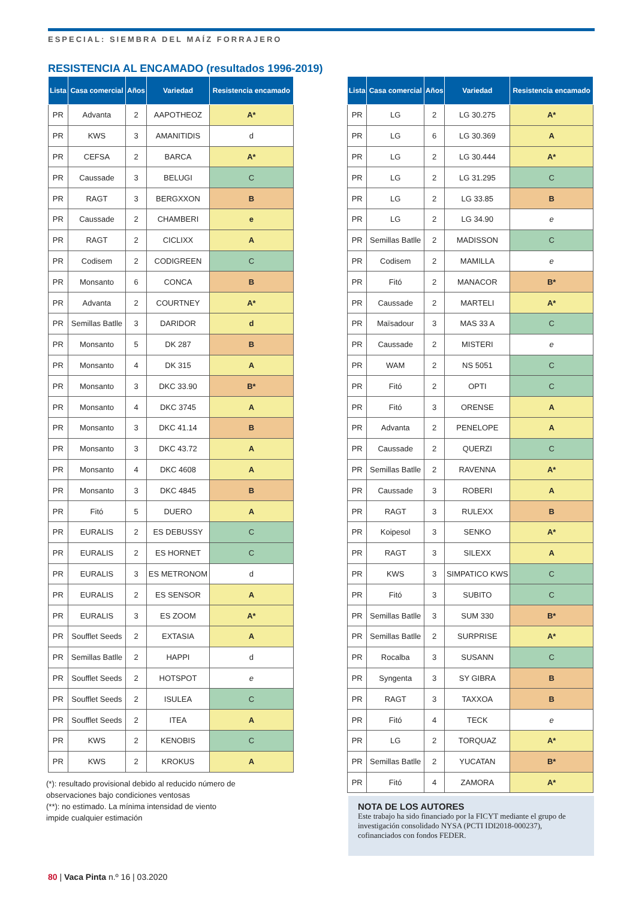ESPECIAL: SIEMBRA DEL MAÍZ FORRAJERO
RESISTENCIA AL ENCAMADO (resultados 1996-2019)
| Lista | Casa comercial | Años | Variedad | Resistencia encamado |
| --- | --- | --- | --- | --- |
| PR | Advanta | 2 | AAPOTHEOZ | A* |
| PR | KWS | 3 | AMANITIDIS | d |
| PR | CEFSA | 2 | BARCA | A* |
| PR | Caussade | 3 | BELUGI | C |
| PR | RAGT | 3 | BERGXXON | B |
| PR | Caussade | 2 | CHAMBERI | e |
| PR | RAGT | 2 | CICLIXX | A |
| PR | Codisem | 2 | CODIGREEN | C |
| PR | Monsanto | 6 | CONCA | B |
| PR | Advanta | 2 | COURTNEY | A* |
| PR | Semillas Batlle | 3 | DARIDOR | d |
| PR | Monsanto | 5 | DK 287 | B |
| PR | Monsanto | 4 | DK 315 | A |
| PR | Monsanto | 3 | DKC 33.90 | B* |
| PR | Monsanto | 4 | DKC 3745 | A |
| PR | Monsanto | 3 | DKC 41.14 | B |
| PR | Monsanto | 3 | DKC 43.72 | A |
| PR | Monsanto | 4 | DKC 4608 | A |
| PR | Monsanto | 3 | DKC 4845 | B |
| PR | Fitó | 5 | DUERO | A |
| PR | EURALIS | 2 | ES DEBUSSY | C |
| PR | EURALIS | 2 | ES HORNET | C |
| PR | EURALIS | 3 | ES METRONOM | d |
| PR | EURALIS | 2 | ES SENSOR | A |
| PR | EURALIS | 3 | ES ZOOM | A* |
| PR | Soufflet Seeds | 2 | EXTASIA | A |
| PR | Semillas Batlle | 2 | HAPPI | d |
| PR | Soufflet Seeds | 2 | HOTSPOT | e |
| PR | Soufflet Seeds | 2 | ISULEA | C |
| PR | Soufflet Seeds | 2 | ITEA | A |
| PR | KWS | 2 | KENOBIS | C |
| PR | KWS | 2 | KROKUS | A |
| Lista | Casa comercial | Años | Variedad | Resistencia encamado |
| --- | --- | --- | --- | --- |
| PR | LG | 2 | LG 30.275 | A* |
| PR | LG | 6 | LG 30.369 | A |
| PR | LG | 2 | LG 30.444 | A* |
| PR | LG | 2 | LG 31.295 | C |
| PR | LG | 2 | LG 33.85 | B |
| PR | LG | 2 | LG 34.90 | e |
| PR | Semillas Batlle | 2 | MADISSON | C |
| PR | Codisem | 2 | MAMILLA | e |
| PR | Fitó | 2 | MANACOR | B* |
| PR | Caussade | 2 | MARTELI | A* |
| PR | Maïsadour | 3 | MAS 33 A | C |
| PR | Caussade | 2 | MISTERI | e |
| PR | WAM | 2 | NS 5051 | C |
| PR | Fitó | 2 | OPTI | C |
| PR | Fitó | 3 | ORENSE | A |
| PR | Advanta | 2 | PENELOPE | A |
| PR | Caussade | 2 | QUERZI | C |
| PR | Semillas Batlle | 2 | RAVENNA | A* |
| PR | Caussade | 3 | ROBERI | A |
| PR | RAGT | 3 | RULEXX | B |
| PR | Koipesol | 3 | SENKO | A* |
| PR | RAGT | 3 | SILEXX | A |
| PR | KWS | 3 | SIMPATICO KWS | C |
| PR | Fitó | 3 | SUBITO | C |
| PR | Semillas Batlle | 3 | SUM 330 | B* |
| PR | Semillas Batlle | 2 | SURPRISE | A* |
| PR | Rocalba | 3 | SUSANN | C |
| PR | Syngenta | 3 | SY GIBRA | B |
| PR | RAGT | 3 | TAXXOA | B |
| PR | Fitó | 4 | TECK | e |
| PR | LG | 2 | TORQUAZ | A* |
| PR | Semillas Batlle | 2 | YUCATAN | B* |
| PR | Fitó | 4 | ZAMORA | A* |
(*): resultado provisional debido al reducido número de observaciones bajo condiciones ventosas
(**): no estimado. La mínima intensidad de viento impide cualquier estimación
NOTA DE LOS AUTORES
Este trabajo ha sido financiado por la FICYT mediante el grupo de investigación consolidado NYSA (PCTI IDI2018-000237), cofinanciados con fondos FEDER.
80 | Vaca Pinta n.º 16 | 03.2020